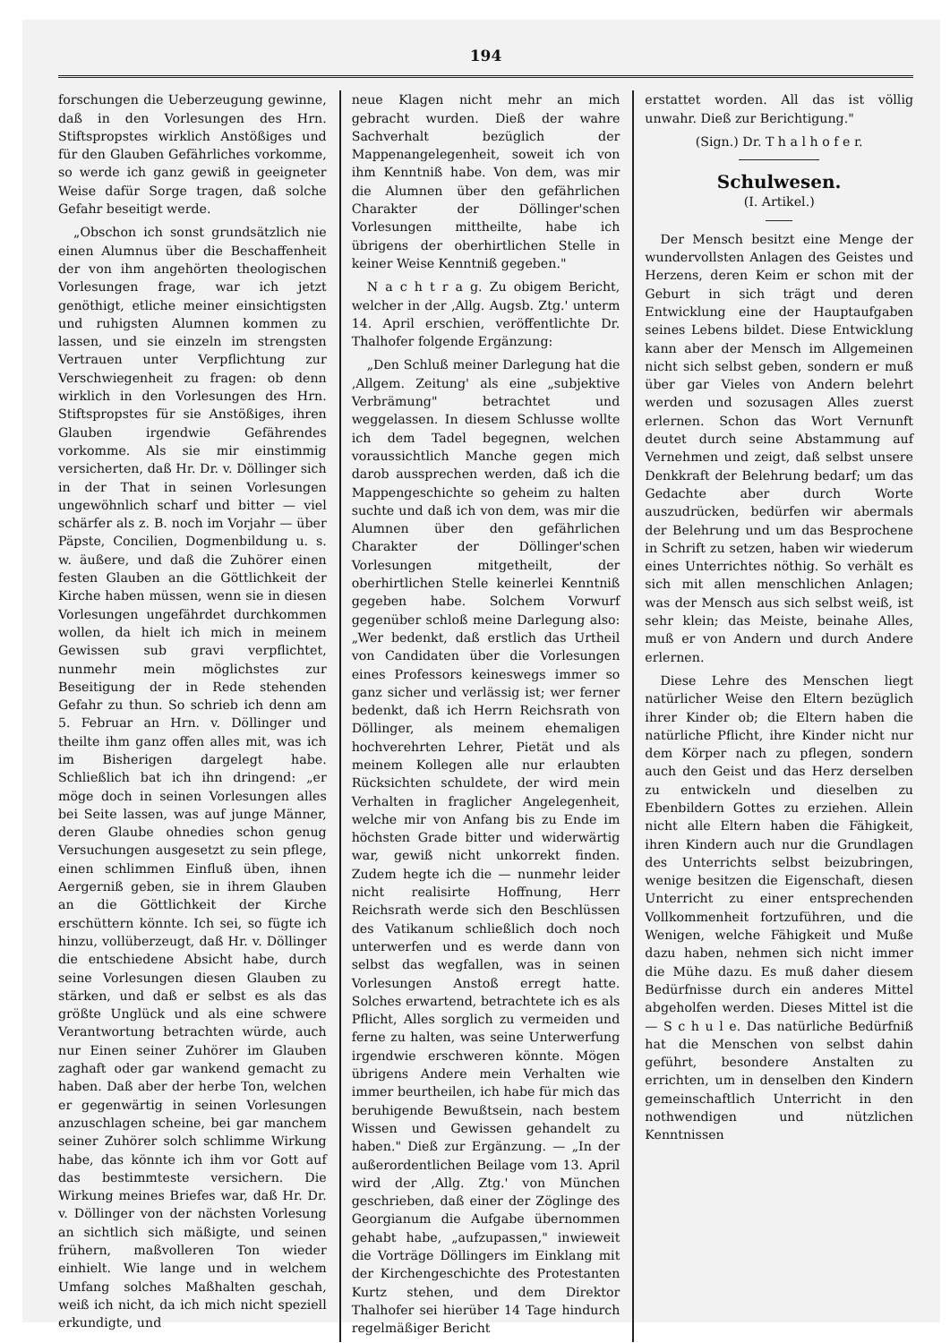194
forschungen die Ueberzeugung gewinne, daß in den Vorlesungen des Hrn. Stiftspropstes wirklich Anstößiges und für den Glauben Gefährliches vorkomme, so werde ich ganz gewiß in geeigneter Weise dafür Sorge tragen, daß solche Gefahr beseitigt werde.
„Obschon ich sonst grundsätzlich nie einen Alumnus über die Beschaffenheit der von ihm angehörten theologischen Vorlesungen frage, war ich jetzt genöthigt, etliche meiner einsichtigsten und ruhigsten Alumnen kommen zu lassen, und sie einzeln im strengsten Vertrauen unter Verpflichtung zur Verschwiegenheit zu fragen: ob denn wirklich in den Vorlesungen des Hrn. Stiftspropstes für sie Anstößiges, ihren Glauben irgendwie Gefährendes vorkomme. Als sie mir einstimmig versicherten, daß Hr. Dr. v. Döllinger sich in der That in seinen Vorlesungen ungewöhnlich scharf und bitter — viel schärfer als z. B. noch im Vorjahr — über Päpste, Concilien, Dogmenbildung u. s. w. äußere, und daß die Zuhörer einen festen Glauben an die Göttlichkeit der Kirche haben müssen, wenn sie in diesen Vorlesungen ungefährdet durchkommen wollen, da hielt ich mich in meinem Gewissen sub gravi verpflichtet, nunmehr mein möglichstes zur Beseitigung der in Rede stehenden Gefahr zu thun. So schrieb ich denn am 5. Februar an Hrn. v. Döllinger und theilte ihm ganz offen alles mit, was ich im Bisherigen dargelegt habe. Schließlich bat ich ihn dringend: „er möge doch in seinen Vorlesungen alles bei Seite lassen, was auf junge Männer, deren Glaube ohnedies schon genug Versuchungen ausgesetzt zu sein pflege, einen schlimmen Einfluß üben, ihnen Aergerniß geben, sie in ihrem Glauben an die Göttlichkeit der Kirche erschüttern könnte. Ich sei, so fügte ich hinzu, vollüberzeugt, daß Hr. v. Döllinger die entschiedene Absicht habe, durch seine Vorlesungen diesen Glauben zu stärken, und daß er selbst es als das größte Unglück und als eine schwere Verantwortung betrachten würde, auch nur Einen seiner Zuhörer im Glauben zaghaft oder gar wankend gemacht zu haben. Daß aber der herbe Ton, welchen er gegenwärtig in seinen Vorlesungen anzuschlagen scheine, bei gar manchem seiner Zuhörer solch schlimme Wirkung habe, das könnte ich ihm vor Gott auf das bestimmteste versichern. Die Wirkung meines Briefes war, daß Hr. Dr. v. Döllinger von der nächsten Vorlesung an sichtlich sich mäßigte, und seinen frühern, maßvolleren Ton wieder einhielt. Wie lange und in welchem Umfang solches Maßhalten geschah, weiß ich nicht, da ich mich nicht speziell erkundigte, und
neue Klagen nicht mehr an mich gebracht wurden. Dieß der wahre Sachverhalt bezüglich der Mappenangelegenheit, soweit ich von ihm Kenntniß habe. Von dem, was mir die Alumnen über den gefährlichen Charakter der Döllinger'schen Vorlesungen mittheilte, habe ich übrigens der oberhirtlichen Stelle in keiner Weise Kenntniß gegeben."
N a c h t r a g. Zu obigem Bericht, welcher in der ‚Allg. Augsb. Ztg.' unterm 14. April erschien, veröffentlichte Dr. Thalhofer folgende Ergänzung:
„Den Schluß meiner Darlegung hat die ‚Allgem. Zeitung' als eine „subjektive Verbrämung" betrachtet und weggelassen. In diesem Schlusse wollte ich dem Tadel begegnen, welchen voraussichtlich Manche gegen mich darob aussprechen werden, daß ich die Mappengeschichte so geheim zu halten suchte und daß ich von dem, was mir die Alumnen über den gefährlichen Charakter der Döllinger'schen Vorlesungen mitgetheilt, der oberhirtlichen Stelle keinerlei Kenntniß gegeben habe. Solchem Vorwurf gegenüber schloß meine Darlegung also: „Wer bedenkt, daß erstlich das Urtheil von Candidaten über die Vorlesungen eines Professors keineswegs immer so ganz sicher und verlässig ist; wer ferner bedenkt, daß ich Herrn Reichsrath von Döllinger, als meinem ehemaligen hochverehrten Lehrer, Pietät und als meinem Kollegen alle nur erlaubten Rücksichten schuldete, der wird mein Verhalten in fraglicher Angelegenheit, welche mir von Anfang bis zu Ende im höchsten Grade bitter und widerwärtig war, gewiß nicht unkorrekt finden. Zudem hegte ich die — nunmehr leider nicht realisirte Hoffnung, Herr Reichsrath werde sich den Beschlüssen des Vatikanum schließlich doch noch unterwerfen und es werde dann von selbst das wegfallen, was in seinen Vorlesungen Anstoß erregt hatte. Solches erwartend, betrachtete ich es als Pflicht, Alles sorglich zu vermeiden und ferne zu halten, was seine Unterwerfung irgendwie erschweren könnte. Mögen übrigens Andere mein Verhalten wie immer beurtheilen, ich habe für mich das beruhigende Bewußtsein, nach bestem Wissen und Gewissen gehandelt zu haben." Dieß zur Ergänzung. — „In der außerordentlichen Beilage vom 13. April wird der ‚Allg. Ztg.' von München geschrieben, daß einer der Zöglinge des Georgianum die Aufgabe übernommen gehabt habe, „aufzupassen," inwieweit die Vorträge Döllingers im Einklang mit der Kirchengeschichte des Protestanten Kurtz stehen, und dem Direktor Thalhofer sei hierüber 14 Tage hindurch regelmäßiger Bericht
erstattet worden. All das ist völlig unwahr. Dieß zur Berichtigung."
(Sign.) Dr. T h a l h o f e r.
Schulwesen.
(I. Artikel.)
Der Mensch besitzt eine Menge der wundervollsten Anlagen des Geistes und Herzens, deren Keim er schon mit der Geburt in sich trägt und deren Entwicklung eine der Hauptaufgaben seines Lebens bildet. Diese Entwicklung kann aber der Mensch im Allgemeinen nicht sich selbst geben, sondern er muß über gar Vieles von Andern belehrt werden und sozusagen Alles zuerst erlernen. Schon das Wort Vernunft deutet durch seine Abstammung auf Vernehmen und zeigt, daß selbst unsere Denkkraft der Belehrung bedarf; um das Gedachte aber durch Worte auszudrücken, bedürfen wir abermals der Belehrung und um das Besprochene in Schrift zu setzen, haben wir wiederum eines Unterrichtes nöthig. So verhält es sich mit allen menschlichen Anlagen; was der Mensch aus sich selbst weiß, ist sehr klein; das Meiste, beinahe Alles, muß er von Andern und durch Andere erlernen.
Diese Lehre des Menschen liegt natürlicher Weise den Eltern bezüglich ihrer Kinder ob; die Eltern haben die natürliche Pflicht, ihre Kinder nicht nur dem Körper nach zu pflegen, sondern auch den Geist und das Herz derselben zu entwickeln und dieselben zu Ebenbildern Gottes zu erziehen. Allein nicht alle Eltern haben die Fähigkeit, ihren Kindern auch nur die Grundlagen des Unterrichts selbst beizubringen, wenige besitzen die Eigenschaft, diesen Unterricht zu einer entsprechenden Vollkommenheit fortzuführen, und die Wenigen, welche Fähigkeit und Muße dazu haben, nehmen sich nicht immer die Mühe dazu. Es muß daher diesem Bedürfnisse durch ein anderes Mittel abgeholfen werden. Dieses Mittel ist die — S c h u l e. Das natürliche Bedürfniß hat die Menschen von selbst dahin geführt, besondere Anstalten zu errichten, um in denselben den Kindern gemeinschaftlich Unterricht in den nothwendigen und nützlichen Kenntnissen